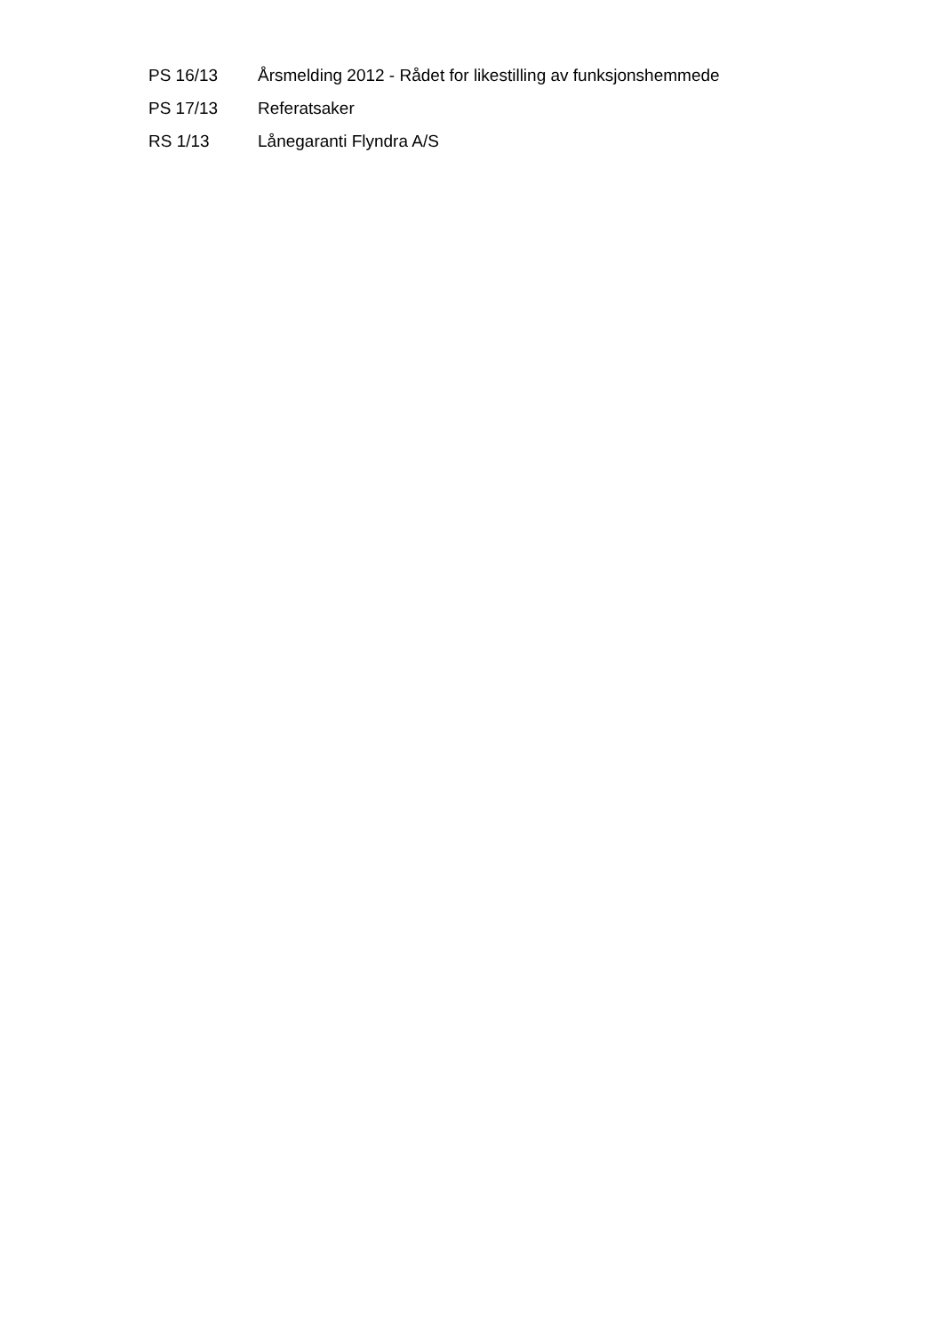PS 16/13
Årsmelding 2012 - Rådet for likestilling av funksjonshemmede
PS 17/13 Referatsaker
RS 1/13 Lånegaranti Flyndra A/S